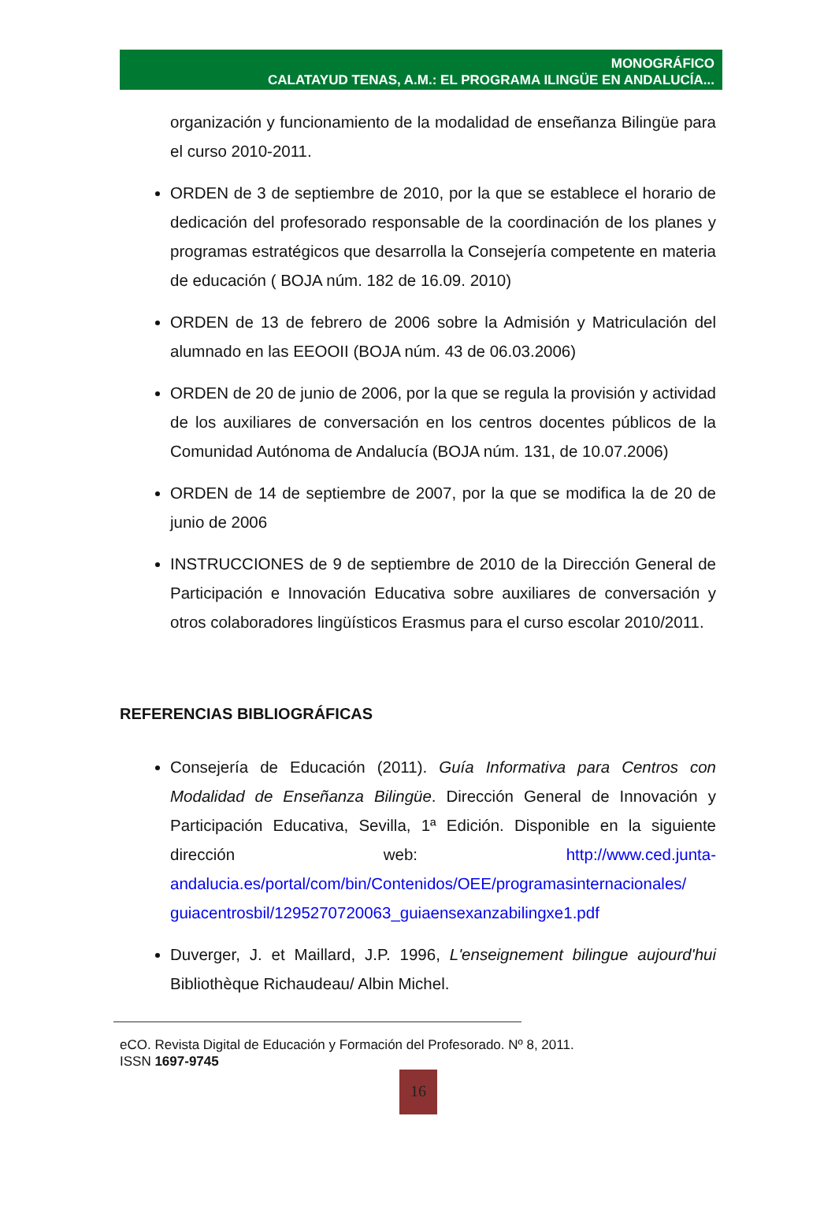MONOGRÁFICO
CALATAYUD TENAS, A.M.: EL PROGRAMA ILINGÜE EN ANDALUCÍA...
organización y funcionamiento de la modalidad de enseñanza Bilingüe para el curso 2010-2011.
ORDEN de 3 de septiembre de 2010, por la que se establece el horario de dedicación del profesorado responsable de la coordinación de los planes y programas estratégicos que desarrolla la Consejería competente en materia de educación ( BOJA núm. 182 de 16.09. 2010)
ORDEN de 13 de febrero de 2006 sobre la Admisión y Matriculación del alumnado en las EEOOII (BOJA núm. 43 de 06.03.2006)
ORDEN de 20 de junio de 2006, por la que se regula la provisión y actividad de los auxiliares de conversación en los centros docentes públicos de la Comunidad Autónoma de Andalucía (BOJA núm. 131, de 10.07.2006)
ORDEN de 14 de septiembre de 2007, por la que se modifica la de 20 de junio de 2006
INSTRUCCIONES de 9 de septiembre de 2010 de la Dirección General de Participación e Innovación Educativa sobre auxiliares de conversación y otros colaboradores lingüísticos Erasmus para el curso escolar 2010/2011.
REFERENCIAS BIBLIOGRÁFICAS
Consejería de Educación (2011). Guía Informativa para Centros con Modalidad de Enseñanza Bilingüe. Dirección General de Innovación y Participación Educativa, Sevilla, 1ª Edición. Disponible en la siguiente dirección web: http://www.ced.junta-andalucia.es/portal/com/bin/Contenidos/OEE/programasinternacionales/ guiacentrosbil/1295270720063_guiaensexanzabilingxe1.pdf
Duverger, J. et Maillard, J.P. 1996, L'enseignement bilingue aujourd'hui Bibliothèque Richaudeau/ Albin Michel.
eCO. Revista Digital de Educación y Formación del Profesorado. Nº 8, 2011.
ISSN 1697-9745
16